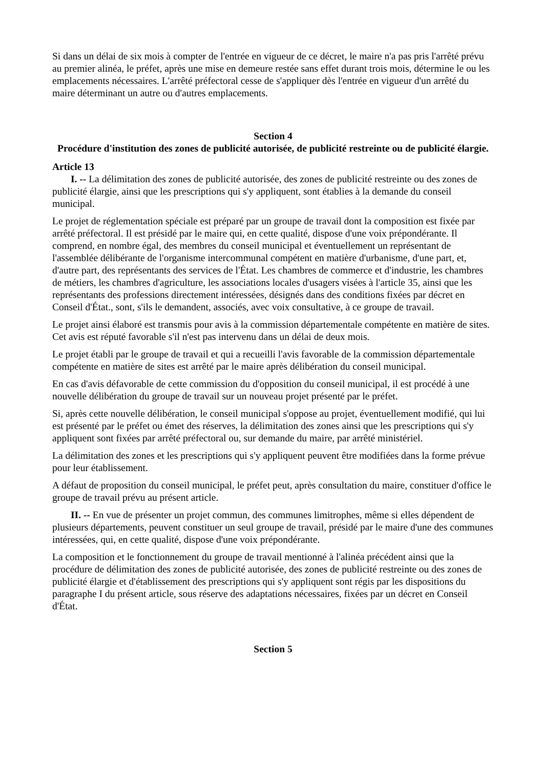Si dans un délai de six mois à compter de l'entrée en vigueur de ce décret, le maire n'a pas pris l'arrêté prévu au premier alinéa, le préfet, après une mise en demeure restée sans effet durant trois mois, détermine le ou les emplacements nécessaires. L'arrêté préfectoral cesse de s'appliquer dès l'entrée en vigueur d'un arrêté du maire déterminant un autre ou d'autres emplacements.
Section 4
Procédure d'institution des zones de publicité autorisée, de publicité restreinte ou de publicité élargie.
Article 13
I. -- La délimitation des zones de publicité autorisée, des zones de publicité restreinte ou des zones de publicité élargie, ainsi que les prescriptions qui s'y appliquent, sont établies à la demande du conseil municipal.
Le projet de réglementation spéciale est préparé par un groupe de travail dont la composition est fixée par arrêté préfectoral. Il est présidé par le maire qui, en cette qualité, dispose d'une voix prépondérante. Il comprend, en nombre égal, des membres du conseil municipal et éventuellement un représentant de l'assemblée délibérante de l'organisme intercommunal compétent en matière d'urbanisme, d'une part, et, d'autre part, des représentants des services de l'État. Les chambres de commerce et d'industrie, les chambres de métiers, les chambres d'agriculture, les associations locales d'usagers visées à l'article 35, ainsi que les représentants des professions directement intéressées, désignés dans des conditions fixées par décret en Conseil d'État., sont, s'ils le demandent, associés, avec voix consultative, à ce groupe de travail.
Le projet ainsi élaboré est transmis pour avis à la commission départementale compétente en matière de sites. Cet avis est réputé favorable s'il n'est pas intervenu dans un délai de deux mois.
Le projet établi par le groupe de travail et qui a recueilli l'avis favorable de la commission départementale compétente en matière de sites est arrêté par le maire après délibération du conseil municipal.
En cas d'avis défavorable de cette commission du d'opposition du conseil municipal, il est procédé à une nouvelle délibération du groupe de travail sur un nouveau projet présenté par le préfet.
Si, après cette nouvelle délibération, le conseil municipal s'oppose au projet, éventuellement modifié, qui lui est présenté par le préfet ou émet des réserves, la délimitation des zones ainsi que les prescriptions qui s'y appliquent sont fixées par arrêté préfectoral ou, sur demande du maire, par arrêté ministériel.
La délimitation des zones et les prescriptions qui s'y appliquent peuvent être modifiées dans la forme prévue pour leur établissement.
A défaut de proposition du conseil municipal, le préfet peut, après consultation du maire, constituer d'office le groupe de travail prévu au présent article.
II. -- En vue de présenter un projet commun, des communes limitrophes, même si elles dépendent de plusieurs départements, peuvent constituer un seul groupe de travail, présidé par le maire d'une des communes intéressées, qui, en cette qualité, dispose d'une voix prépondérante.
La composition et le fonctionnement du groupe de travail mentionné à l'alinéa précédent ainsi que la procédure de délimitation des zones de publicité autorisée, des zones de publicité restreinte ou des zones de publicité élargie et d'établissement des prescriptions qui s'y appliquent sont régis par les dispositions du paragraphe I du présent article, sous réserve des adaptations nécessaires, fixées par un décret en Conseil d'État.
Section 5